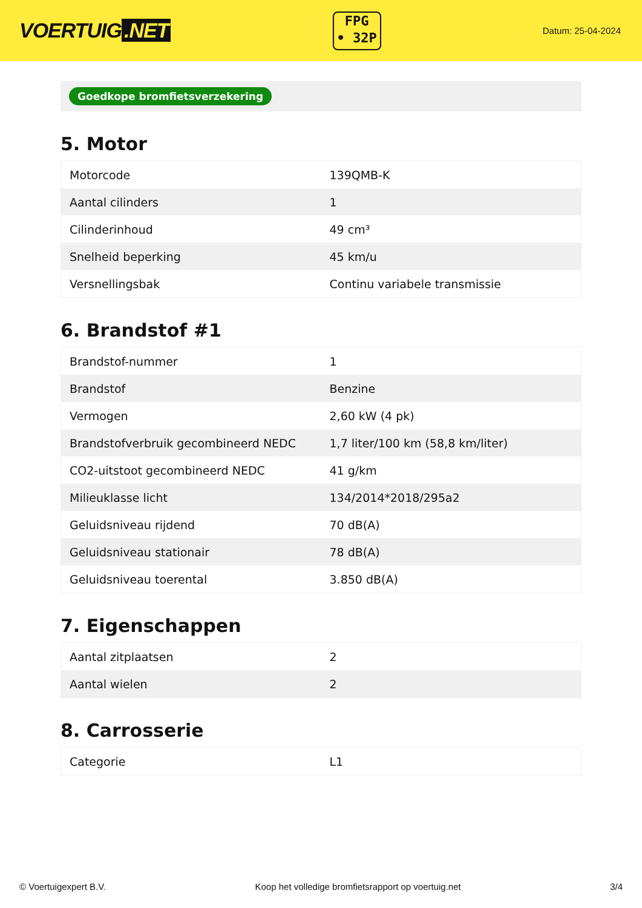VOERTUIG.NET
FPG
• 32P
Datum: 25-04-2024
Goedkope bromfietsverzekering
5. Motor
| Motorcode | 139QMB-K |
| Aantal cilinders | 1 |
| Cilinderinhoud | 49 cm³ |
| Snelheid beperking | 45 km/u |
| Versnellingsbak | Continu variabele transmissie |
6. Brandstof #1
| Brandstof-nummer | 1 |
| Brandstof | Benzine |
| Vermogen | 2,60 kW (4 pk) |
| Brandstofverbruik gecombineerd NEDC | 1,7 liter/100 km (58,8 km/liter) |
| CO2-uitstoot gecombineerd NEDC | 41 g/km |
| Milieuklasse licht | 134/2014*2018/295a2 |
| Geluidsniveau rijdend | 70 dB(A) |
| Geluidsniveau stationair | 78 dB(A) |
| Geluidsniveau toerental | 3.850 dB(A) |
7. Eigenschappen
| Aantal zitplaatsen | 2 |
| Aantal wielen | 2 |
8. Carrosserie
| Categorie | L1 |
© Voertuigexpert B.V. Koop het volledige bromfietsrapport op voertuig.net 3/4